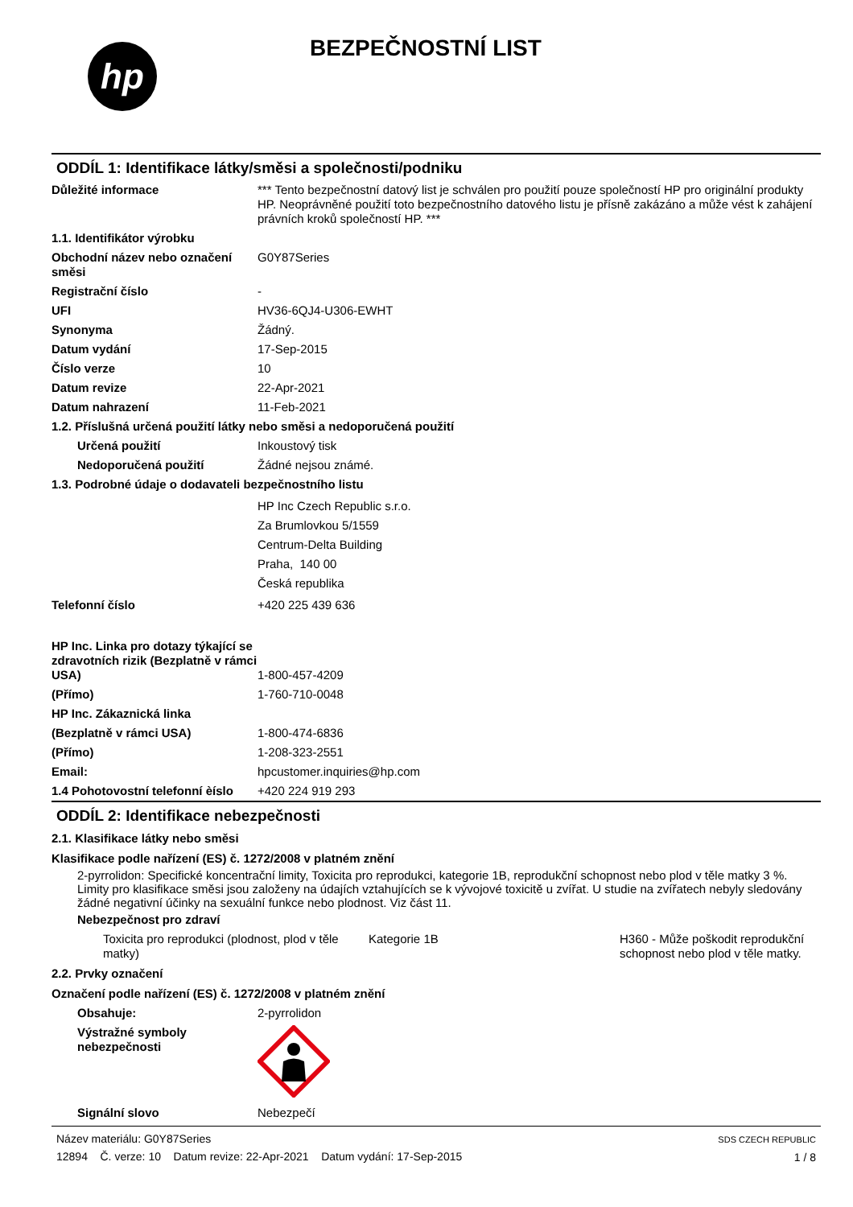hp
BEZPEČNOSTNÍ LIST
ODDÍL 1: Identifikace látky/směsi a společnosti/podniku
| Důležité informace | *** Tento bezpečnostní datový list je schválen pro použití pouze společností HP pro originální produkty HP. Neoprávněné použití toto bezpečnostního datového listu je přísně zakázáno a může vést k zahájení právních kroků společností HP. *** |
| 1.1. Identifikátor výrobku | |
| Obchodní název nebo označení směsi | G0Y87Series |
| Registrační číslo | - |
| UFI | HV36-6QJ4-U306-EWHT |
| Synonyma | Žádný. |
| Datum vydání | 17-Sep-2015 |
| Číslo verze | 10 |
| Datum revize | 22-Apr-2021 |
| Datum nahrazení | 11-Feb-2021 |
| 1.2. Příslušná určená použití látky nebo směsi a nedoporučená použití | |
| Určená použití | Inkoustový tisk |
| Nedoporučená použití | Žádné nejsou známé. |
| 1.3. Podrobné údaje o dodavateli bezpečnostního listu | |
| | HP Inc Czech Republic s.r.o. Za Brumlovkou 5/1559 Centrum-Delta Building Praha, 140 00 Česká republika |
| Telefonní číslo | +420 225 439 636 |
| HP Inc. Linka pro dotazy týkající se zdravotních rizik (Bezplatně v rámci USA) | 1-800-457-4209 |
| (Přímo) | 1-760-710-0048 |
| HP Inc. Zákaznická linka | |
| (Bezplatně v rámci USA) | 1-800-474-6836 |
| (Přímo) | 1-208-323-2551 |
| Email: | hpcustomer.inquiries@hp.com |
| 1.4 Pohotovostní telefonní èíslo | +420 224 919 293 |
ODDÍL 2: Identifikace nebezpečnosti
2.1. Klasifikace látky nebo směsi
Klasifikace podle nařízení (ES) č. 1272/2008 v platném znění
2-pyrrolidon: Specifické koncentrační limity, Toxicita pro reprodukci, kategorie 1B, reprodukční schopnost nebo plod v těle matky 3 %. Limity pro klasifikace směsi jsou založeny na údajích vztahujících se k vývojové toxicitě u zvířat. U studie na zvířatech nebyly sledovány žádné negativní účinky na sexuální funkce nebo plodnost. Viz část 11.
Nebezpečnost pro zdraví
| Toxicita pro reprodukci (plodnost, plod v těle matky) | Kategorie 1B | H360 - Může poškodit reprodukční schopnost nebo plod v těle matky. |
2.2. Prvky označení
Označení podle nařízení (ES) č. 1272/2008 v platném znění
| Obsahuje: | 2-pyrrolidon |
| Výstražné symboly nebezpečnosti | |
| Signální slovo | Nebezpečí |
Název materiálu: G0Y87Series
12894 Č. verze: 10 Datum revize: 22-Apr-2021 Datum vydání: 17-Sep-2015
SDS CZECH REPUBLIC
1 / 8